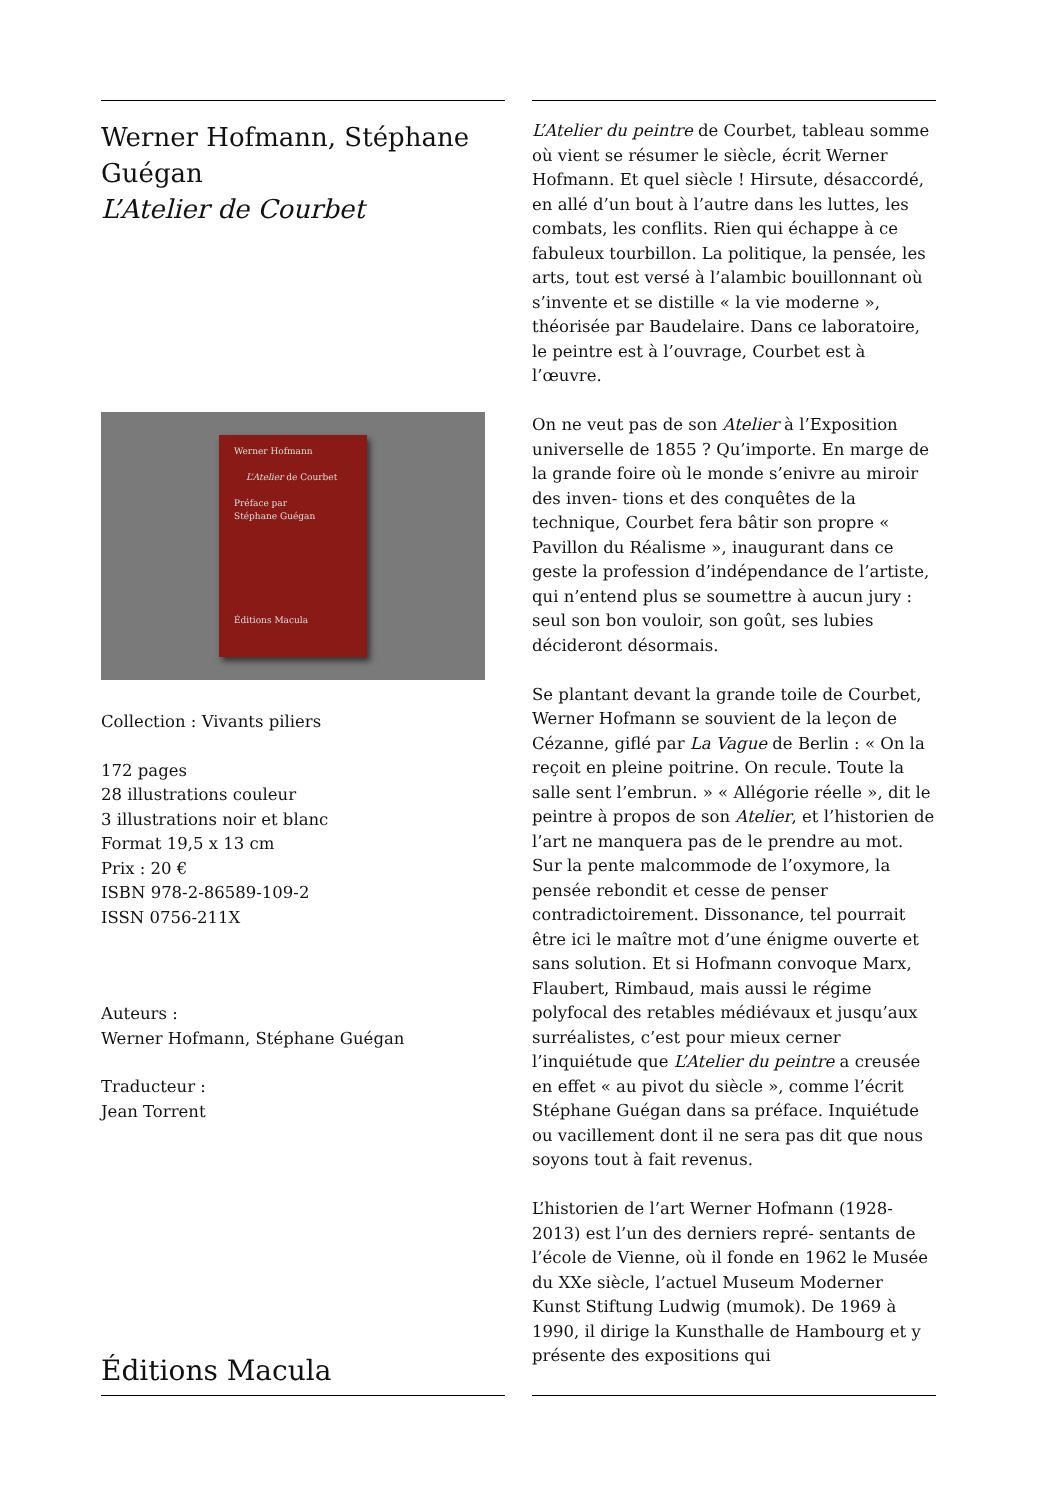Werner Hofmann, Stéphane Guégan
L’Atelier de Courbet
Werner Hofmann
L’Atelier de Courbet
Préface par
Stéphane Guégan
Éditions Macula
Collection : Vivants piliers
172 pages
28 illustrations couleur
3 illustrations noir et blanc
Format 19,5 x 13 cm
Prix : 20 €
ISBN 978-2-86589-109-2
ISSN 0756-211X
Auteurs :
Werner Hofmann, Stéphane Guégan
Traducteur :
Jean Torrent
Éditions Macula
L’Atelier du peintre de Courbet, tableau somme où vient se résumer le siècle, écrit Werner Hofmann. Et quel siècle ! Hirsute, désaccordé, en allé d’un bout à l’autre dans les luttes, les combats, les conflits. Rien qui échappe à ce fabuleux tourbillon. La politique, la pensée, les arts, tout est versé à l’alambic bouillonnant où s’invente et se distille « la vie moderne », théorisée par Baudelaire. Dans ce laboratoire, le peintre est à l’ouvrage, Courbet est à l’œuvre.
On ne veut pas de son Atelier à l’Exposition universelle de 1855 ? Qu’importe. En marge de la grande foire où le monde s’enivre au miroir des inven- tions et des conquêtes de la technique, Courbet fera bâtir son propre « Pavillon du Réalisme », inaugurant dans ce geste la profession d’indépendance de l’artiste, qui n’entend plus se soumettre à aucun jury : seul son bon vouloir, son goût, ses lubies décideront désormais.
Se plantant devant la grande toile de Courbet, Werner Hofmann se souvient de la leçon de Cézanne, giflé par La Vague de Berlin : « On la reçoit en pleine poitrine. On recule. Toute la salle sent l’embrun. » « Allégorie réelle », dit le peintre à propos de son Atelier, et l’historien de l’art ne manquera pas de le prendre au mot. Sur la pente malcommode de l’oxymore, la pensée rebondit et cesse de penser contradictoirement. Dissonance, tel pourrait être ici le maître mot d’une énigme ouverte et sans solution. Et si Hofmann convoque Marx, Flaubert, Rimbaud, mais aussi le régime polyfocal des retables médiévaux et jusqu’aux surréalistes, c’est pour mieux cerner l’inquiétude que L’Atelier du peintre a creusée en effet « au pivot du siècle », comme l’écrit Stéphane Guégan dans sa préface. Inquiétude ou vacillement dont il ne sera pas dit que nous soyons tout à fait revenus.
L’historien de l’art Werner Hofmann (1928-2013) est l’un des derniers repré- sentants de l’école de Vienne, où il fonde en 1962 le Musée du XXe siècle, l’actuel Museum Moderner Kunst Stiftung Ludwig (mumok). De 1969 à 1990, il dirige la Kunsthalle de Hambourg et y présente des expositions qui